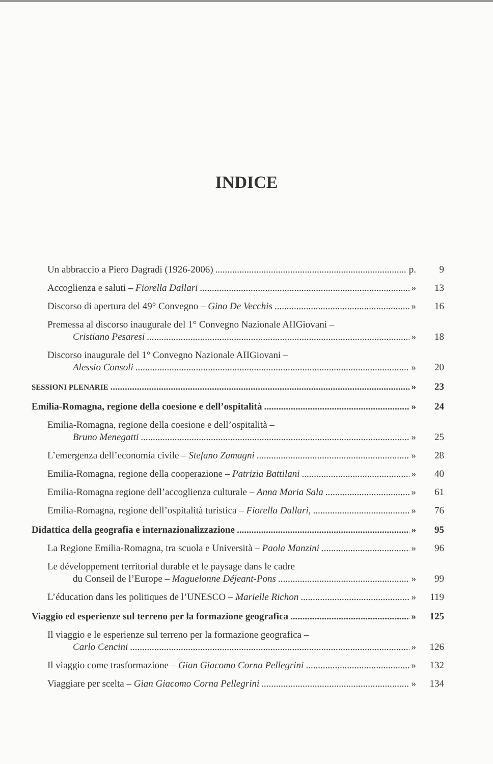INDICE
Un abbraccio a Piero Dagradi (1926-2006) p.
9
Accoglienza e saluti – Fiorella Dallari »
13
Discorso di apertura del 49° Convegno – Gino De Vecchis »
16
Premessa al discorso inaugurale del 1° Convegno Nazionale AIIGiovani –
Cristiano Pesaresi » 18
Discorso inaugurale del 1° Convegno Nazionale AIIGiovani –
Alessio Consoli » 20
SESSIONI PLENARIE » 23
Emilia-Romagna, regione della coesione e dell’ospitalità »
24
Emilia-Romagna, regione della coesione e dell’ospitalità –
Bruno Menegatti » 25
L’emergenza dell’economia civile – Stefano Zamagni »
28
Emilia-Romagna, regione della cooperazione – Patrizia Battilani »
40
Emilia-Romagna regione dell’accoglienza culturale – Anna Maria Sala »
61
Emilia-Romagna, regione dell’ospitalità turistica – Fiorella Dallari, »
76
Didattica della geografia e internazionalizzazione »
95
La Regione Emilia-Romagna, tra scuola e Università – Paola Manzini »
96
Le développement territorial durable et le paysage dans le cadre
du Conseil de l’Europe – Maguelonne Déjeant-Pons »
99
L’éducation dans les politiques de l’UNESCO – Marielle Richon »
119
Viaggio ed esperienze sul terreno per la formazione geografica »
125
Il viaggio e le esperienze sul terreno per la formazione geografica –
Carlo Cencini » 126
Il viaggio come trasformazione – Gian Giacomo Corna Pellegrini »
132
Viaggiare per scelta – Gian Giacomo Corna Pellegrini »
134